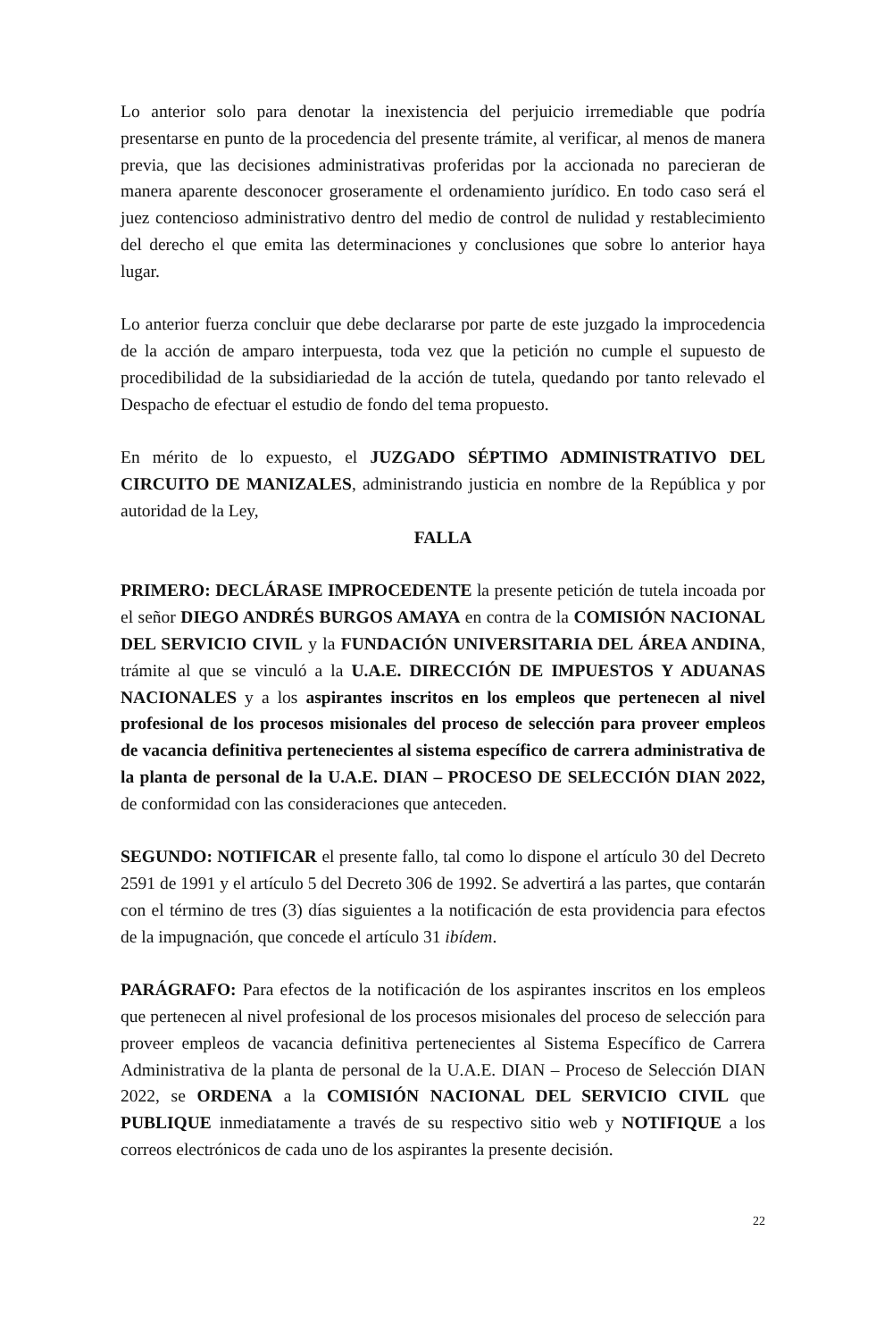Lo anterior solo para denotar la inexistencia del perjuicio irremediable que podría presentarse en punto de la procedencia del presente trámite, al verificar, al menos de manera previa, que las decisiones administrativas proferidas por la accionada no parecieran de manera aparente desconocer groseramente el ordenamiento jurídico. En todo caso será el juez contencioso administrativo dentro del medio de control de nulidad y restablecimiento del derecho el que emita las determinaciones y conclusiones que sobre lo anterior haya lugar.
Lo anterior fuerza concluir que debe declararse por parte de este juzgado la improcedencia de la acción de amparo interpuesta, toda vez que la petición no cumple el supuesto de procedibilidad de la subsidiariedad de la acción de tutela, quedando por tanto relevado el Despacho de efectuar el estudio de fondo del tema propuesto.
En mérito de lo expuesto, el JUZGADO SÉPTIMO ADMINISTRATIVO DEL CIRCUITO DE MANIZALES, administrando justicia en nombre de la República y por autoridad de la Ley,
FALLA
PRIMERO: DECLÁRASE IMPROCEDENTE la presente petición de tutela incoada por el señor DIEGO ANDRÉS BURGOS AMAYA en contra de la COMISIÓN NACIONAL DEL SERVICIO CIVIL y la FUNDACIÓN UNIVERSITARIA DEL ÁREA ANDINA, trámite al que se vinculó a la U.A.E. DIRECCIÓN DE IMPUESTOS Y ADUANAS NACIONALES y a los aspirantes inscritos en los empleos que pertenecen al nivel profesional de los procesos misionales del proceso de selección para proveer empleos de vacancia definitiva pertenecientes al sistema específico de carrera administrativa de la planta de personal de la U.A.E. DIAN – PROCESO DE SELECCIÓN DIAN 2022, de conformidad con las consideraciones que anteceden.
SEGUNDO: NOTIFICAR el presente fallo, tal como lo dispone el artículo 30 del Decreto 2591 de 1991 y el artículo 5 del Decreto 306 de 1992. Se advertirá a las partes, que contarán con el término de tres (3) días siguientes a la notificación de esta providencia para efectos de la impugnación, que concede el artículo 31 ibídem.
PARÁGRAFO: Para efectos de la notificación de los aspirantes inscritos en los empleos que pertenecen al nivel profesional de los procesos misionales del proceso de selección para proveer empleos de vacancia definitiva pertenecientes al Sistema Específico de Carrera Administrativa de la planta de personal de la U.A.E. DIAN – Proceso de Selección DIAN 2022, se ORDENA a la COMISIÓN NACIONAL DEL SERVICIO CIVIL que PUBLIQUE inmediatamente a través de su respectivo sitio web y NOTIFIQUE a los correos electrónicos de cada uno de los aspirantes la presente decisión.
22